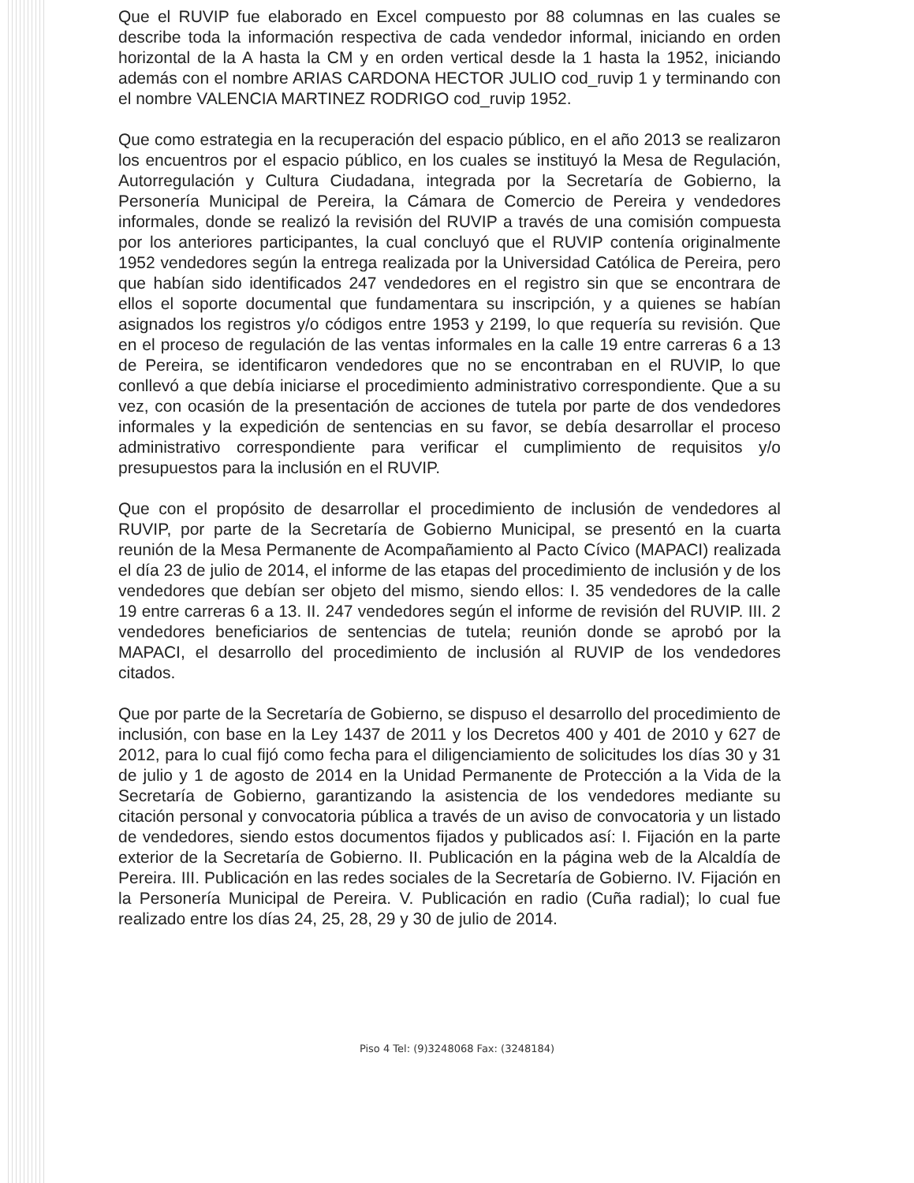Que el RUVIP fue elaborado en Excel compuesto por 88 columnas en las cuales se describe toda la información respectiva de cada vendedor informal, iniciando en orden horizontal de la A hasta la CM y en orden vertical desde la 1 hasta la 1952, iniciando además con el nombre ARIAS CARDONA HECTOR JULIO cod_ruvip 1 y terminando con el nombre VALENCIA MARTINEZ RODRIGO cod_ruvip 1952.
Que como estrategia en la recuperación del espacio público, en el año 2013 se realizaron los encuentros por el espacio público, en los cuales se instituyó la Mesa de Regulación, Autorregulación y Cultura Ciudadana, integrada por la Secretaría de Gobierno, la Personería Municipal de Pereira, la Cámara de Comercio de Pereira y vendedores informales, donde se realizó la revisión del RUVIP a través de una comisión compuesta por los anteriores participantes, la cual concluyó que el RUVIP contenía originalmente 1952 vendedores según la entrega realizada por la Universidad Católica de Pereira, pero que habían sido identificados 247 vendedores en el registro sin que se encontrara de ellos el soporte documental que fundamentara su inscripción, y a quienes se habían asignados los registros y/o códigos entre 1953 y 2199, lo que requería su revisión. Que en el proceso de regulación de las ventas informales en la calle 19 entre carreras 6 a 13 de Pereira, se identificaron vendedores que no se encontraban en el RUVIP, lo que conllevó a que debía iniciarse el procedimiento administrativo correspondiente. Que a su vez, con ocasión de la presentación de acciones de tutela por parte de dos vendedores informales y la expedición de sentencias en su favor, se debía desarrollar el proceso administrativo correspondiente para verificar el cumplimiento de requisitos y/o presupuestos para la inclusión en el RUVIP.
Que con el propósito de desarrollar el procedimiento de inclusión de vendedores al RUVIP, por parte de la Secretaría de Gobierno Municipal, se presentó en la cuarta reunión de la Mesa Permanente de Acompañamiento al Pacto Cívico (MAPACI) realizada el día 23 de julio de 2014, el informe de las etapas del procedimiento de inclusión y de los vendedores que debían ser objeto del mismo, siendo ellos: I. 35 vendedores de la calle 19 entre carreras 6 a 13. II. 247 vendedores según el informe de revisión del RUVIP. III. 2 vendedores beneficiarios de sentencias de tutela; reunión donde se aprobó por la MAPACI, el desarrollo del procedimiento de inclusión al RUVIP de los vendedores citados.
Que por parte de la Secretaría de Gobierno, se dispuso el desarrollo del procedimiento de inclusión, con base en la Ley 1437 de 2011 y los Decretos 400 y 401 de 2010 y 627 de 2012, para lo cual fijó como fecha para el diligenciamiento de solicitudes los días 30 y 31 de julio y 1 de agosto de 2014 en la Unidad Permanente de Protección a la Vida de la Secretaría de Gobierno, garantizando la asistencia de los vendedores mediante su citación personal y convocatoria pública a través de un aviso de convocatoria y un listado de vendedores, siendo estos documentos fijados y publicados así: I. Fijación en la parte exterior de la Secretaría de Gobierno. II. Publicación en la página web de la Alcaldía de Pereira. III. Publicación en las redes sociales de la Secretaría de Gobierno. IV. Fijación en la Personería Municipal de Pereira. V. Publicación en radio (Cuña radial); lo cual fue realizado entre los días 24, 25, 28, 29 y 30 de julio de 2014.
Piso 4 Tel: (9)3248068 Fax: (3248184)